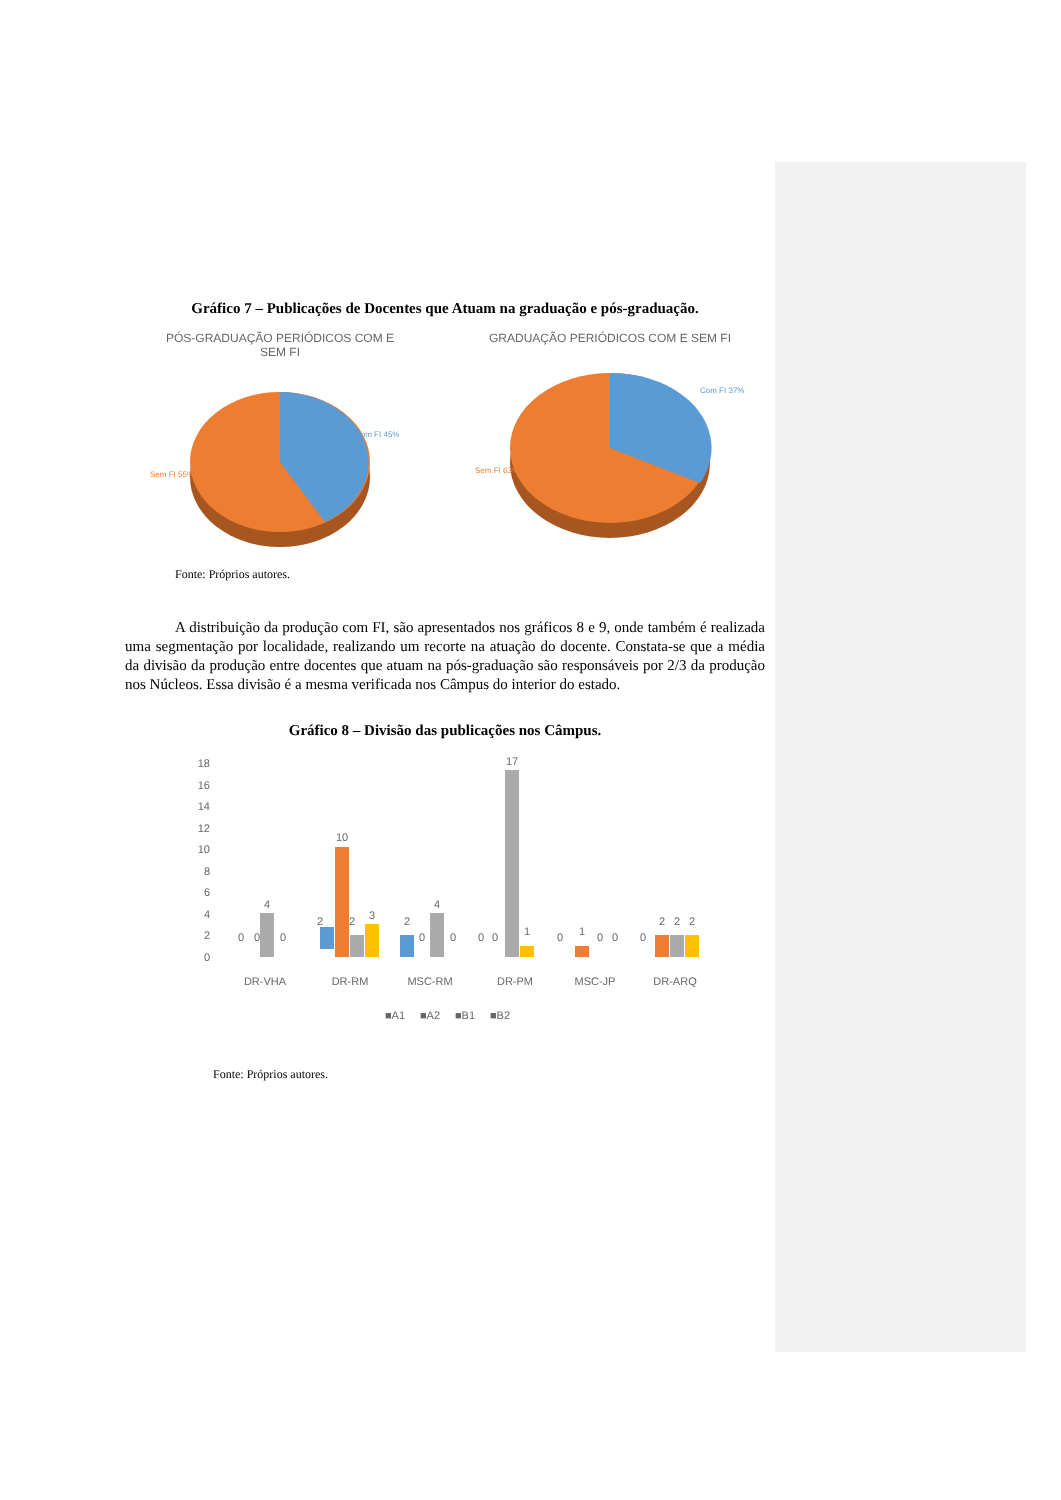Gráfico 7 – Publicações de Docentes que Atuam na graduação e pós-graduação.
PÓS-GRADUAÇÃO PERIÓDICOS COM E
SEM FI
Com FI 45%
Sem FI 55%
GRADUAÇÃO PERIÓDICOS COM E SEM FI
Com FI 37%
Sem FI 63%
Fonte: Próprios autores.
A distribuição da produção com FI, são apresentados nos gráficos 8 e 9, onde também é realizada uma segmentação por localidade, realizando um recorte na atuação do docente. Constata-se que a média da divisão da produção entre docentes que atuam na pós-graduação são responsáveis por 2/3 da produção nos Núcleos. Essa divisão é a mesma verificada nos Câmpus do interior do estado.
Gráfico 8 – Divisão das publicações nos Câmpus.
18
16
14
12
10
8
6
4
2
0
0
0
4
0
2
10
2
3
2
4
0
0
0
0
17
1
0
1
0
0
0
2
2
2
DR-VHA
DR-RM
MSC-RM
DR-PM
MSC-JP
DR-ARQ
■A1
■A2
■B1
■B2
Fonte: Próprios autores.